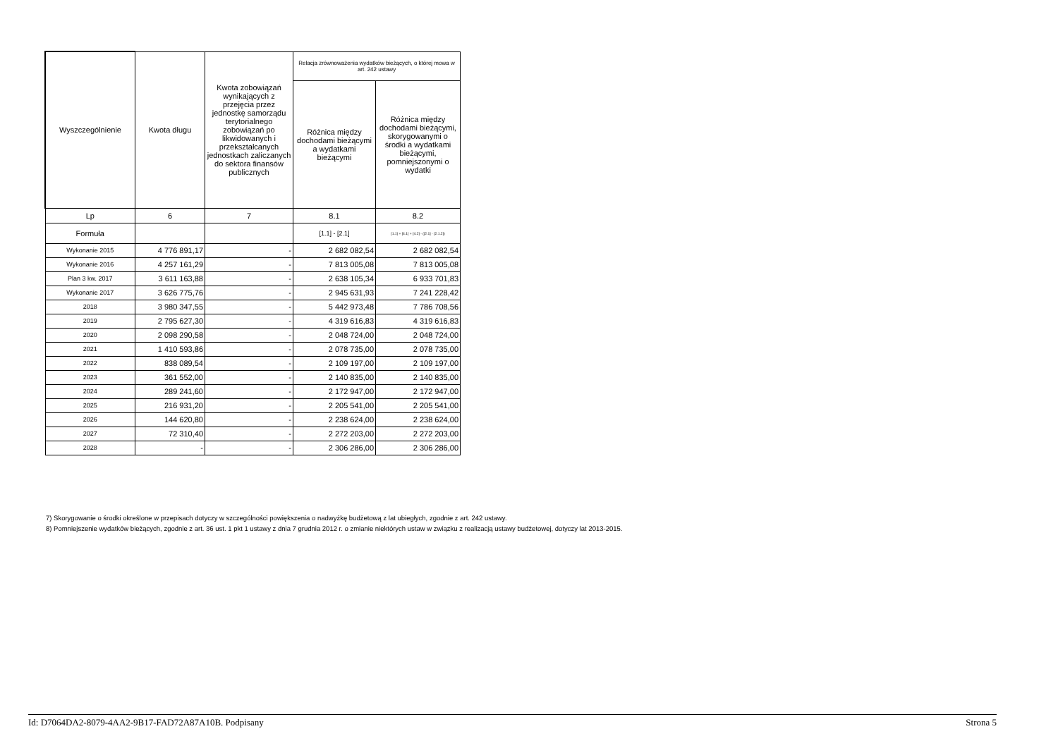| Wyszczególnienie | Kwota długu | Kwota zobowiązań wynikających z przejęcia przez jednostkę samorządu terytorialnego zobowiązań po likwidowanych i przekształcanych jednostkach zaliczanych do sektora finansów publicznych | Relacja zrównoważenia wydatków bieżących, o której mowa w art. 242 ustawy | |
| --- | --- | --- | --- | --- |
| | | | Różnica między dochodami bieżącymi a wydatkami bieżącymi | Różnica między dochodami bieżącymi, skorygowanymi o środki a wydatkami bieżącymi, pomniejszonymi o wydatki |
| Lp | 6 | 7 | 8.1 | 8.2 |
| Formuła | | | [1.1] - [2.1] | [1.1] + [4.1] + [4.2] - ([2.1] - [2.1.2]) |
| Wykonanie 2015 | 4 776 891,17 | - | 2 682 082,54 | 2 682 082,54 |
| Wykonanie 2016 | 4 257 161,29 | - | 7 813 005,08 | 7 813 005,08 |
| Plan 3 kw. 2017 | 3 611 163,88 | - | 2 638 105,34 | 6 933 701,83 |
| Wykonanie 2017 | 3 626 775,76 | - | 2 945 631,93 | 7 241 228,42 |
| 2018 | 3 980 347,55 | - | 5 442 973,48 | 7 786 708,56 |
| 2019 | 2 795 627,30 | - | 4 319 616,83 | 4 319 616,83 |
| 2020 | 2 098 290,58 | - | 2 048 724,00 | 2 048 724,00 |
| 2021 | 1 410 593,86 | - | 2 078 735,00 | 2 078 735,00 |
| 2022 | 838 089,54 | - | 2 109 197,00 | 2 109 197,00 |
| 2023 | 361 552,00 | - | 2 140 835,00 | 2 140 835,00 |
| 2024 | 289 241,60 | - | 2 172 947,00 | 2 172 947,00 |
| 2025 | 216 931,20 | - | 2 205 541,00 | 2 205 541,00 |
| 2026 | 144 620,80 | - | 2 238 624,00 | 2 238 624,00 |
| 2027 | 72 310,40 | - | 2 272 203,00 | 2 272 203,00 |
| 2028 | - | - | 2 306 286,00 | 2 306 286,00 |
7) Skorygowanie o środki określone w przepisach dotyczy w szczególności powiększenia o nadwyżkę budżetową z lat ubiegłych, zgodnie z art. 242 ustawy.
8) Pomniejszenie wydatków bieżących, zgodnie z art. 36 ust. 1 pkt 1 ustawy z dnia 7 grudnia 2012 r. o zmianie niektórych ustaw w związku z realizacją ustawy budżetowej, dotyczy lat 2013-2015.
Id: D7064DA2-8079-4AA2-9B17-FAD72A87A10B. Podpisany Strona 5